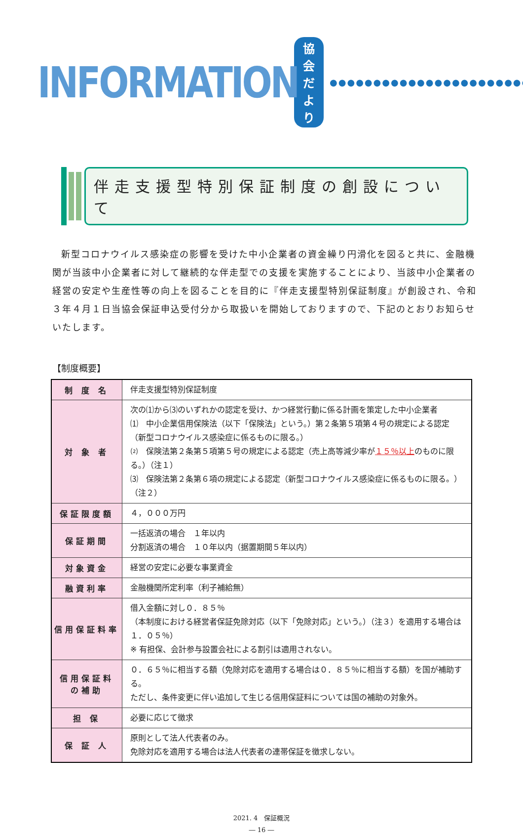INFORMATION 協会だより ●●●●●●●●●●●●●●●●●●●●●●●
伴走支援型特別保証制度の創設について
新型コロナウイルス感染症の影響を受けた中小企業者の資金繰り円滑化を図ると共に、金融機関が当該中小企業者に対して継続的な伴走型での支援を実施することにより、当該中小企業者の経営の安定や生産性等の向上を図ることを目的に『伴走支援型特別保証制度』が創設され、令和３年４月１日当協会保証申込受付分から取扱いを開始しておりますので、下記のとおりお知らせいたします。
【制度概要】
| 制 度 名 | 伴走支援型特別保証制度 |
| 対 象 者 | 次の⑴から⑶のいずれかの認定を受け、かつ経営行動に係る計画を策定した中小企業者 ⑴ 中小企業信用保険法（以下「保険法」という。）第２条第５項第４号の規定による認定（新型コロナウイルス感染症に係るものに限る。） ⑵ 保険法第２条第５項第５号の規定による認定（売上高等減少率が １５％以上 のものに限る。）（注１） ⑶ 保険法第２条第６項の規定による認定（新型コロナウイルス感染症に係るものに限る。）（注２） |
| 保証限度額 | ４，０００万円 |
| 保証期間 | 一括返済の場合 １年以内 分割返済の場合 １０年以内（据置期間５年以内） |
| 対象資金 | 経営の安定に必要な事業資金 |
| 融資利率 | 金融機関所定利率（利子補給無） |
| 信用保証料率 | 借入金額に対し０．８５％ （本制度における経営者保証免除対応（以下「免除対応」という。）（注３）を適用する場合は１．０５％） ※ 有担保、会計参与設置会社による割引は適用されない。 |
| 信用保証料 の補助 | ０．６５％に相当する額（免除対応を適用する場合は０．８５％に相当する額）を国が補助する。 ただし、条件変更に伴い追加して生じる信用保証料については国の補助の対象外。 |
| 担 保 | 必要に応じて徴求 |
| 保 証 人 | 原則として法人代表者のみ。 免除対応を適用する場合は法人代表者の連帯保証を徴求しない。 |
2021. 4　保証概況
― 16 ―